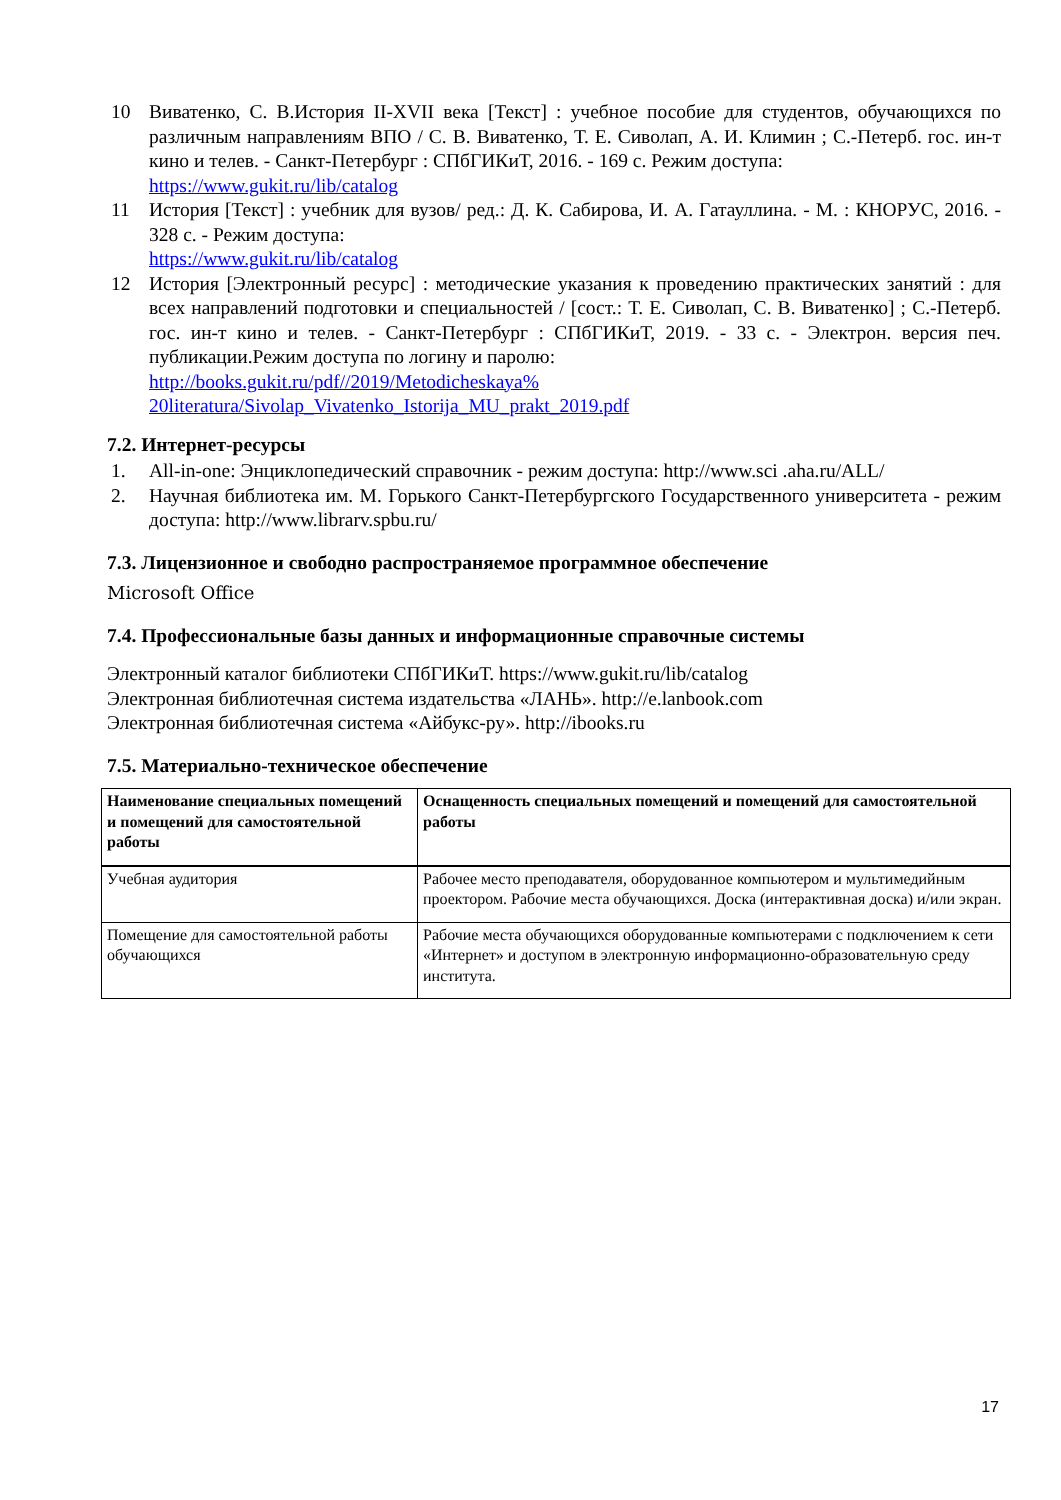10 Виватенко, С. В.История II-XVII века [Текст] : учебное пособие для студентов, обучающихся по различным направлениям ВПО / С. В. Виватенко, Т. Е. Сиволап, А. И. Климин ; С.-Петерб. гос. ин-т кино и телев. - Санкт-Петербург : СПбГИКиТ, 2016. - 169 с. Режим доступа:
https://www.gukit.ru/lib/catalog
11 История [Текст] : учебник для вузов/ ред.: Д. К. Сабирова, И. А. Гатауллина. - М. : КНОРУС, 2016. - 328 с. - Режим доступа:
https://www.gukit.ru/lib/catalog
12 История [Электронный ресурс] : методические указания к проведению практических занятий : для всех направлений подготовки и специальностей / [сост.: Т. Е. Сиволап, С. В. Виватенко] ; С.-Петерб. гос. ин-т кино и телев. - Санкт-Петербург : СПбГИКиТ, 2019. - 33 с. - Электрон. версия печ. публикации.Режим доступа по логину и паролю:
http://books.gukit.ru/pdf//2019/Metodicheskaya% 20literatura/Sivolap_Vivatenko_Istorija_MU_prakt_2019.pdf
7.2. Интернет-ресурсы
1. All-in-one: Энциклопедический справочник - режим доступа: http://www.sci .aha.ru/ALL/
2. Научная библиотека им. М. Горького Санкт-Петербургского Государственного университета - режим доступа: http://www.librarv.spbu.ru/
7.3. Лицензионное и свободно распространяемое программное обеспечение
Microsoft Office
7.4. Профессиональные базы данных и информационные справочные системы
Электронный каталог библиотеки СПбГИКиТ. https://www.gukit.ru/lib/catalog
Электронная библиотечная система издательства «ЛАНЬ». http://e.lanbook.com
Электронная библиотечная система «Айбукс-ру». http://ibooks.ru
7.5. Материально-техническое обеспечение
| Наименование специальных помещений и помещений для самостоятельной работы | Оснащенность специальных помещений и помещений для самостоятельной работы |
| --- | --- |
| Учебная аудитория | Рабочее место преподавателя, оборудованное компьютером и мультимедийным проектором. Рабочие места обучающихся. Доска (интерактивная доска) и/или экран. |
| Помещение для самостоятельной работы обучающихся | Рабочие места обучающихся оборудованные компьютерами с подключением к сети «Интернет» и доступом в электронную информационно-образовательную среду института. |
17